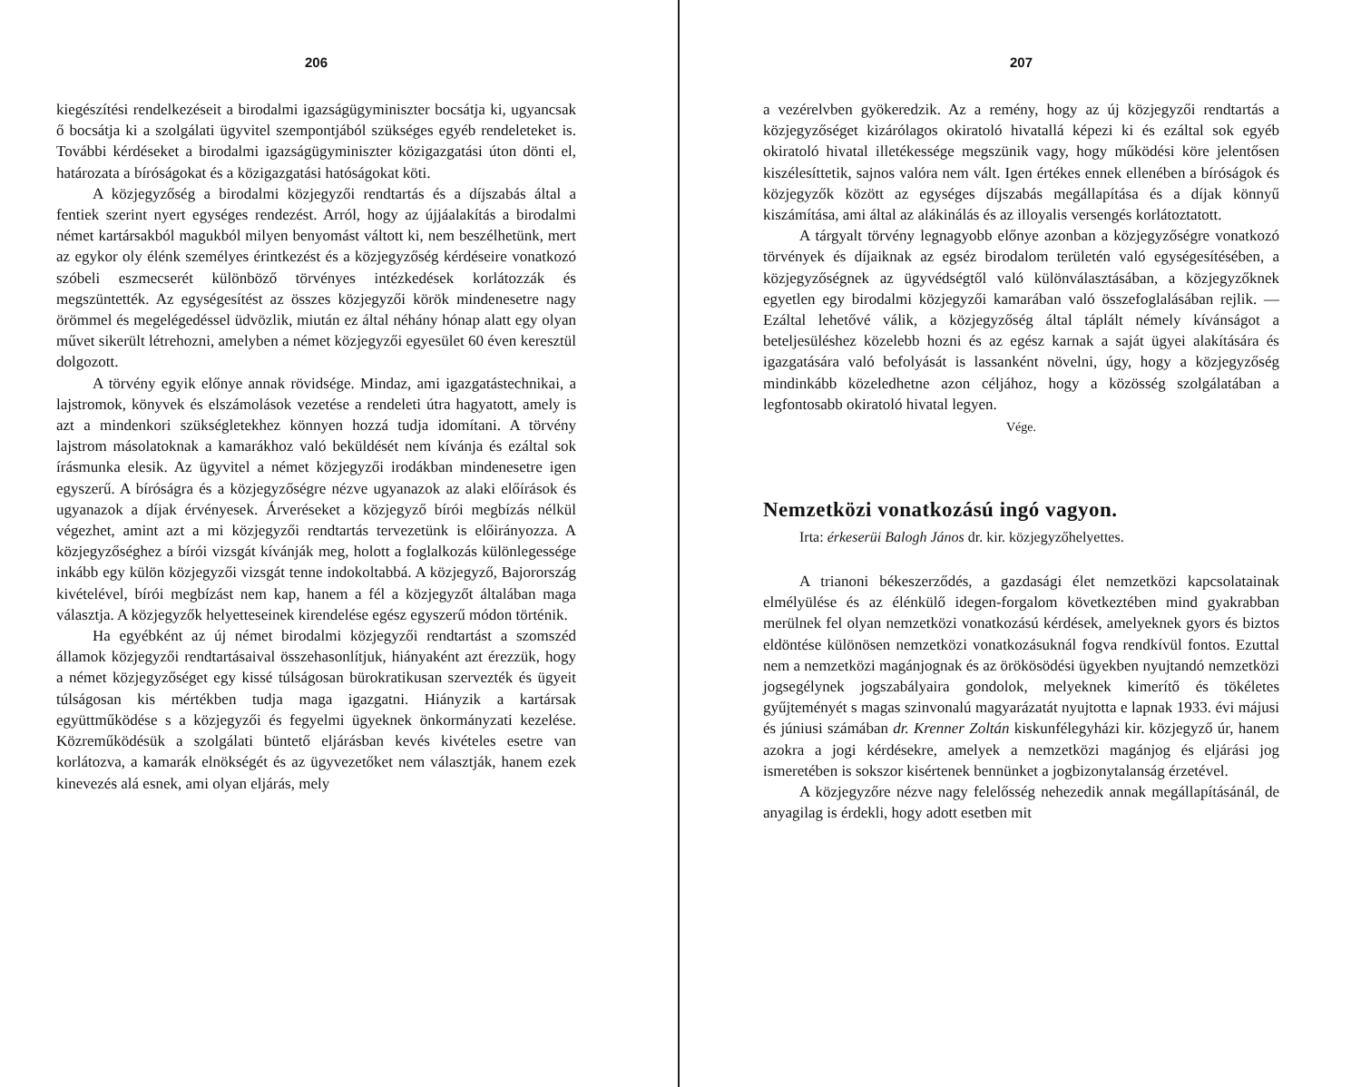206
kiegészítési rendelkezéseit a birodalmi igazságügyminiszter bocsátja ki, ugyancsak ő bocsátja ki a szolgálati ügyvitel szempontjából szükséges egyéb rendeleteket is. További kérdéseket a birodalmi igazságügyminiszter közigazgatási úton dönti el, határozata a bíróságokat és a közigazgatási hatóságokat köti.
A közjegyzőség a birodalmi közjegyzői rendtartás és a díjszabás által a fentiek szerint nyert egységes rendezést. Arról, hogy az újjáalakítás a birodalmi német kartársakból magukból milyen benyomást váltott ki, nem beszélhetünk, mert az egykor oly élénk személyes érintkezést és a közjegyzőség kérdéseire vonatkozó szóbeli eszmecserét különböző törvényes intézkedések korlátozzák és megszüntették. Az egységesítést az összes közjegyzői körök mindenesetre nagy örömmel és megelégedéssel üdvözlik, miután ez által néhány hónap alatt egy olyan művet sikerült létrehozni, amelyben a német közjegyzői egyesület 60 éven keresztül dolgozott.
A törvény egyik előnye annak rövidsége. Mindaz, ami igazgatástechnikai, a lajstromok, könyvek és elszámolások vezetése a rendeleti útra hagyatott, amely is azt a mindenkori szükségletekhez könnyen hozzá tudja idomítani. A törvény lajstrom másolatoknak a kamarákhoz való beküldését nem kívánja és ezáltal sok írásmunka elesik. Az ügyvitel a német közjegyzői irodákban mindenesetre igen egyszerű. A bíróságra és a közjegyzőségre nézve ugyanazok az alaki előírások és ugyanazok a díjak érvényesek. Árveréseket a közjegyző bírói megbízás nélkül végezhet, amint azt a mi közjegyzői rendtartás tervezetünk is előirányozza. A közjegyzőséghez a bírói vizsgát kívánják meg, holott a foglalkozás különlegessége inkább egy külön közjegyzői vizsgát tenne indokoltabbá. A közjegyző, Bajorország kivételével, bírói megbízást nem kap, hanem a fél a közjegyzőt általában maga választja. A közjegyzők helyetteseinek kirendelése egész egyszerű módon történik.
Ha egyébként az új német birodalmi közjegyzői rendtartást a szomszéd államok közjegyzői rendtartásaival összehasonlítjuk, hiányaként azt érezzük, hogy a német közjegyzőséget egy kissé túlságosan bürokratikusan szervezték és ügyeit túlságosan kis mértékben tudja maga igazgatni. Hiányzik a kartársak együttműködése s a közjegyzői és fegyelmi ügyeknek önkormányzati kezelése. Közreműködésük a szolgálati büntető eljárásban kevés kivételes esetre van korlátozva, a kamarák elnökségét és az ügyvezetőket nem választják, hanem ezek kinevezés alá esnek, ami olyan eljárás, mely
207
a vezérelvben gyökeredzik. Az a remény, hogy az új közjegyzői rendtartás a közjegyzőséget kizárólagos okiratoló hivatallá képezi ki és ezáltal sok egyéb okiratoló hivatal illetékessége megszünik vagy, hogy működési köre jelentősen kiszélesíttetik, sajnos valóra nem vált. Igen értékes ennek ellenében a bíróságok és közjegyzők között az egységes díjszabás megállapítása és a díjak könnyű kiszámítása, ami által az alákinálás és az illoyalis versengés korlátoztatott.
A tárgyalt törvény legnagyobb előnye azonban a közjegyzőségre vonatkozó törvények és díjaiknak az egséz birodalom területén való egységesítésében, a közjegyzőségnek az ügyvédségtől való különválasztásában, a közjegyzőknek egyetlen egy birodalmi közjegyzői kamarában való összefoglalásában rejlik. — Ezáltal lehetővé válik, a közjegyzőség által táplált némely kívánságot a beteljesüléshez közelebb hozni és az egész karnak a saját ügyei alakítására és igazgatására való befolyását is lassanként növelni, úgy, hogy a közjegyzőség mindinkább közeledhetne azon céljához, hogy a közösség szolgálatában a legfontosabb okiratoló hivatal legyen.
Vége.
Nemzetközi vonatkozású ingó vagyon.
Irta: érkeserüi Balogh János dr. kir. közjegyzőhelyettes.
A trianoni békeszerződés, a gazdasági élet nemzetközi kapcsolatainak elmélyülése és az élénkülő idegen-forgalom következtében mind gyakrabban merülnek fel olyan nemzetközi vonatkozású kérdések, amelyeknek gyors és biztos eldöntése különösen nemzetközi vonatkozásuknál fogva rendkívül fontos. Ezuttal nem a nemzetközi magánjognak és az örökösödési ügyekben nyujtandó nemzetközi jogsegélynek jogszabályaira gondolok, melyeknek kimerítő és tökéletes gyűjteményét s magas szinvonalú magyarázatát nyujtotta e lapnak 1933. évi májusi és júniusi számában dr. Krenner Zoltán kiskunfélegyházi kir. közjegyző úr, hanem azokra a jogi kérdésekre, amelyek a nemzetközi magánjog és eljárási jog ismeretében is sokszor kisértenek bennünket a jogbizonytalanság érzetével.
A közjegyzőre nézve nagy felelősség nehezedik annak megállapításánál, de anyagilag is érdekli, hogy adott esetben mit